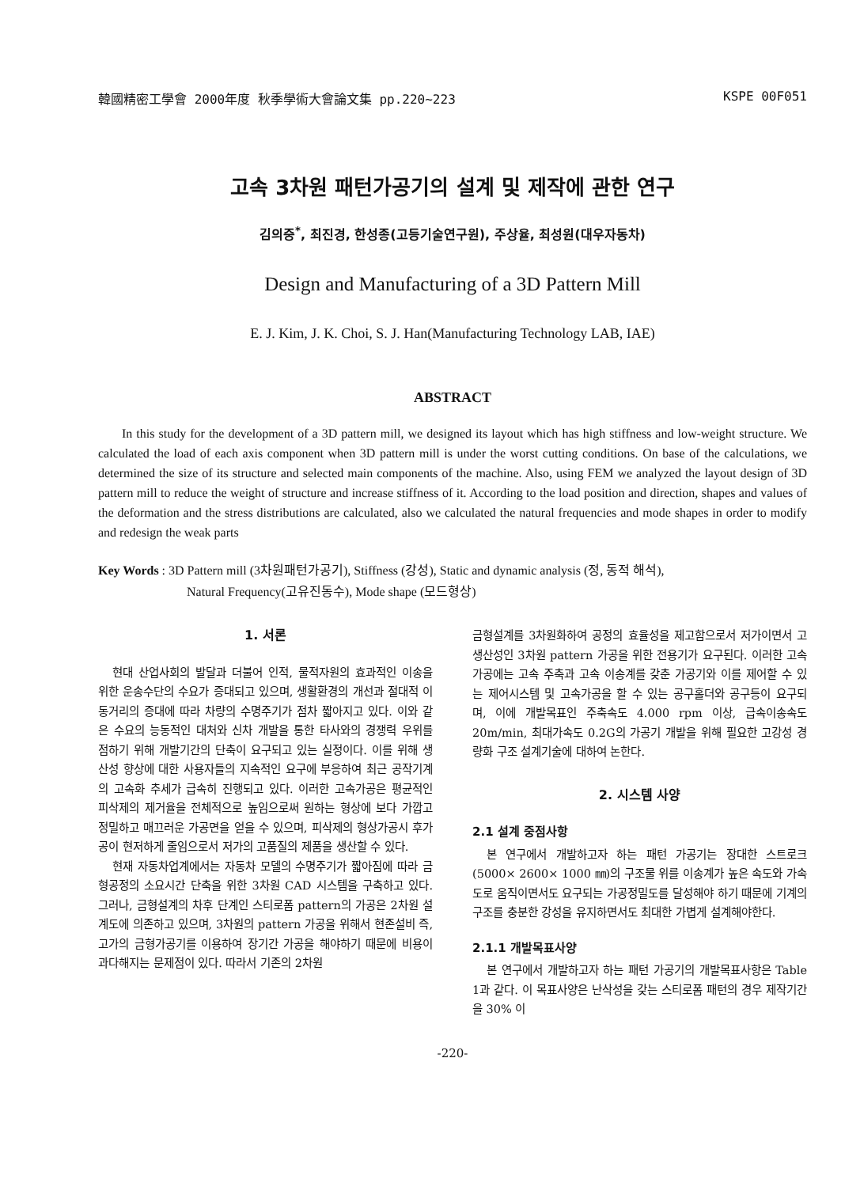韓國精密工學會 2000年度 秋季學術大會論文集 pp.220~223 KSPE 00F051
고속 3차원 패턴가공기의 설계 및 제작에 관한 연구
김의중<sup>*</sup>, 최진경, 한성종(고등기술연구원), 주상율, 최성원(대우자동차)
Design and Manufacturing of a 3D Pattern Mill
E. J. Kim, J. K. Choi, S. J. Han(Manufacturing Technology LAB, IAE)
ABSTRACT
In this study for the development of a 3D pattern mill, we designed its layout which has high stiffness and low-weight structure. We calculated the load of each axis component when 3D pattern mill is under the worst cutting conditions. On base of the calculations, we determined the size of its structure and selected main components of the machine. Also, using FEM we analyzed the layout design of 3D pattern mill to reduce the weight of structure and increase stiffness of it. According to the load position and direction, shapes and values of the deformation and the stress distributions are calculated, also we calculated the natural frequencies and mode shapes in order to modify and redesign the weak parts
Key Words : 3D Pattern mill (3차원패턴가공기), Stiffness (강성), Static and dynamic analysis (정, 동적 해석),
Natural Frequency(고유진동수), Mode shape (모드형상)
1. 서론
현대 산업사회의 발달과 더불어 인적, 물적자원의 효과적인 이송을 위한 운송수단의 수요가 증대되고 있으며, 생활환경의 개선과 절대적 이동거리의 증대에 따라 차량의 수명주기가 점차 짧아지고 있다. 이와 같은 수요의 능동적인 대처와 신차 개발을 통한 타사와의 경쟁력 우위를 점하기 위해 개발기간의 단축이 요구되고 있는 실정이다. 이를 위해 생산성 향상에 대한 사용자들의 지속적인 요구에 부응하여 최근 공작기계의 고속화 추세가 급속히 진행되고 있다. 이러한 고속가공은 평균적인 피삭제의 제거율을 전체적으로 높임으로써 원하는 형상에 보다 가깝고 정밀하고 매끄러운 가공면을 얻을 수 있으며, 피삭제의 형상가공시 후가공이 현저하게 줄임으로서 저가의 고품질의 제품을 생산할 수 있다.
현재 자동차업계에서는 자동차 모델의 수명주기가 짧아짐에 따라 금형공정의 소요시간 단축을 위한 3차원 CAD 시스템을 구축하고 있다. 그러나, 금형설계의 차후 단계인 스티로폼 pattern의 가공은 2차원 설계도에 의존하고 있으며, 3차원의 pattern 가공을 위해서 현존설비 즉, 고가의 금형가공기를 이용하여 장기간 가공을 해야하기 때문에 비용이 과다해지는 문제점이 있다. 따라서 기존의 2차원
금형설계를 3차원화하여 공정의 효율성을 제고함으로서 저가이면서 고생산성인 3차원 pattern 가공을 위한 전용기가 요구된다. 이러한 고속가공에는 고속 주축과 고속 이송계를 갖춘 가공기와 이를 제어할 수 있는 제어시스템 및 고속가공을 할 수 있는 공구홀더와 공구등이 요구되며, 이에 개발목표인 주축속도 4.000 rpm 이상, 급속이송속도 20m/min, 최대가속도 0.2G의 가공기 개발을 위해 필요한 고강성 경량화 구조 설계기술에 대하여 논한다.
2. 시스템 사양
2.1 설계 중점사항
본 연구에서 개발하고자 하는 패턴 가공기는 장대한 스트로크(5000× 2600× 1000 ㎜)의 구조물 위를 이송계가 높은 속도와 가속도로 움직이면서도 요구되는 가공정밀도를 달성해야 하기 때문에 기계의 구조를 충분한 강성을 유지하면서도 최대한 가볍게 설계해야한다.
2.1.1 개발목표사양
본 연구에서 개발하고자 하는 패턴 가공기의 개발목표사항은 Table 1과 같다. 이 목표사양은 난삭성을 갖는 스티로폼 패턴의 경우 제작기간을 30% 이
-220-